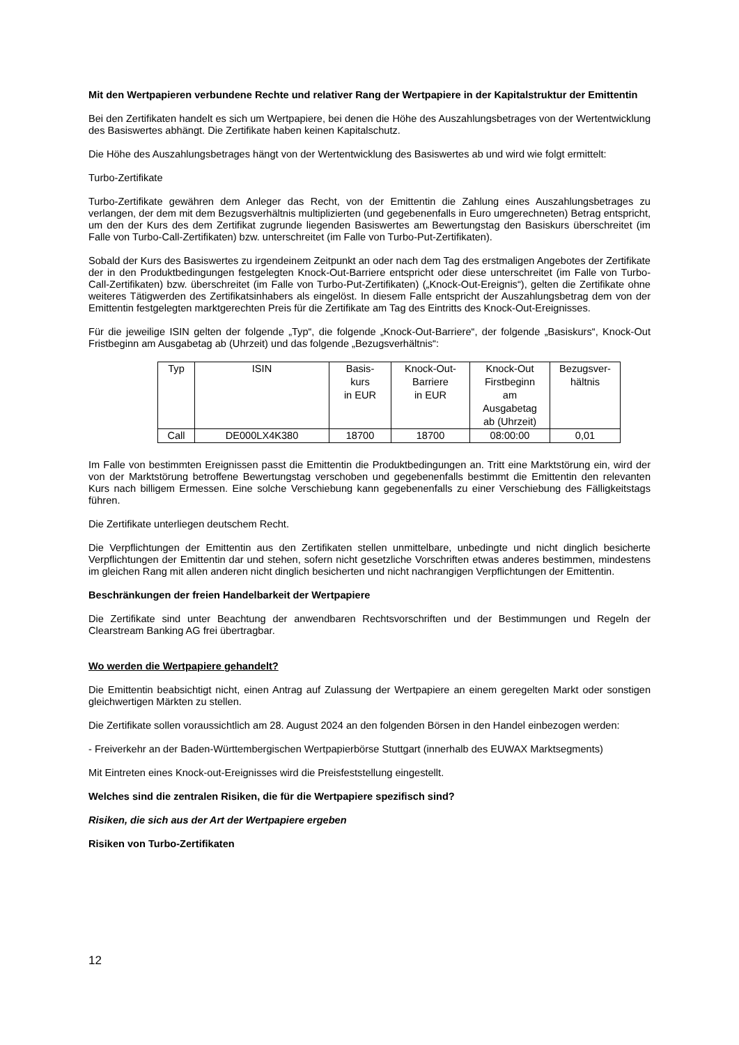Mit den Wertpapieren verbundene Rechte und relativer Rang der Wertpapiere in der Kapitalstruktur der Emittentin
Bei den Zertifikaten handelt es sich um Wertpapiere, bei denen die Höhe des Auszahlungsbetrages von der Wertentwicklung des Basiswertes abhängt. Die Zertifikate haben keinen Kapitalschutz.
Die Höhe des Auszahlungsbetrages hängt von der Wertentwicklung des Basiswertes ab und wird wie folgt ermittelt:
Turbo-Zertifikate
Turbo-Zertifikate gewähren dem Anleger das Recht, von der Emittentin die Zahlung eines Auszahlungsbetrages zu verlangen, der dem mit dem Bezugsverhältnis multiplizierten (und gegebenenfalls in Euro umgerechneten) Betrag entspricht, um den der Kurs des dem Zertifikat zugrunde liegenden Basiswertes am Bewertungstag den Basiskurs überschreitet (im Falle von Turbo-Call-Zertifikaten) bzw. unterschreitet (im Falle von Turbo-Put-Zertifikaten).
Sobald der Kurs des Basiswertes zu irgendeinem Zeitpunkt an oder nach dem Tag des erstmaligen Angebotes der Zertifikate der in den Produktbedingungen festgelegten Knock-Out-Barriere entspricht oder diese unterschreitet (im Falle von Turbo-Call-Zertifikaten) bzw. überschreitet (im Falle von Turbo-Put-Zertifikaten) („Knock-Out-Ereignis“), gelten die Zertifikate ohne weiteres Tätigwerden des Zertifikatsinhabers als eingelöst. In diesem Falle entspricht der Auszahlungsbetrag dem von der Emittentin festgelegten marktgerechten Preis für die Zertifikate am Tag des Eintritts des Knock-Out-Ereignisses.
Für die jeweilige ISIN gelten der folgende „Typ“, die folgende „Knock-Out-Barriere“, der folgende „Basiskurs“, Knock-Out Fristbeginn am Ausgabetag ab (Uhrzeit) und das folgende „Bezugsverhältnis“:
| Typ | ISIN | Basis- kurs in EUR | Knock-Out- Barriere in EUR | Knock-Out Firstbeginn am Ausgabetag ab (Uhrzeit) | Bezugsver- hältnis |
| --- | --- | --- | --- | --- | --- |
| Call | DE000LX4K380 | 18700 | 18700 | 08:00:00 | 0,01 |
Im Falle von bestimmten Ereignissen passt die Emittentin die Produktbedingungen an. Tritt eine Marktstörung ein, wird der von der Marktstörung betroffene Bewertungstag verschoben und gegebenenfalls bestimmt die Emittentin den relevanten Kurs nach billigem Ermessen. Eine solche Verschiebung kann gegebenenfalls zu einer Verschiebung des Fälligkeitstags führen.
Die Zertifikate unterliegen deutschem Recht.
Die Verpflichtungen der Emittentin aus den Zertifikaten stellen unmittelbare, unbedingte und nicht dinglich besicherte Verpflichtungen der Emittentin dar und stehen, sofern nicht gesetzliche Vorschriften etwas anderes bestimmen, mindestens im gleichen Rang mit allen anderen nicht dinglich besicherten und nicht nachrangigen Verpflichtungen der Emittentin.
Beschränkungen der freien Handelbarkeit der Wertpapiere
Die Zertifikate sind unter Beachtung der anwendbaren Rechtsvorschriften und der Bestimmungen und Regeln der Clearstream Banking AG frei übertragbar.
Wo werden die Wertpapiere gehandelt?
Die Emittentin beabsichtigt nicht, einen Antrag auf Zulassung der Wertpapiere an einem geregelten Markt oder sonstigen gleichwertigen Märkten zu stellen.
Die Zertifikate sollen voraussichtlich am 28. August 2024 an den folgenden Börsen in den Handel einbezogen werden:
- Freiverkehr an der Baden-Württembergischen Wertpapierbörse Stuttgart (innerhalb des EUWAX Marktsegments)
Mit Eintreten eines Knock-out-Ereignisses wird die Preisfeststellung eingestellt.
Welches sind die zentralen Risiken, die für die Wertpapiere spezifisch sind?
Risiken, die sich aus der Art der Wertpapiere ergeben
Risiken von Turbo-Zertifikaten
12